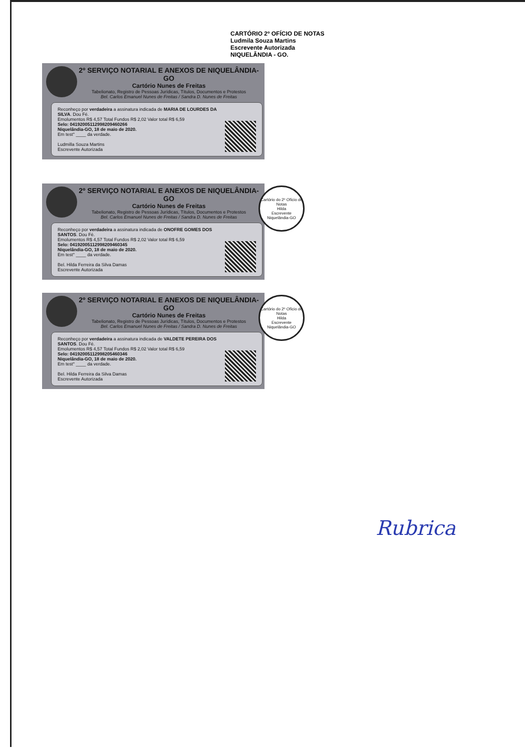CARTÓRIO 2º OFÍCIO DE NOTAS
Ludmila Souza Martins
Escrevente Autorizada
NIQUELÂNDIA - GO.
2º SERVIÇO NOTARIAL E ANEXOS DE NIQUELÂNDIA-GO
Cartório Nunes de Freitas
Tabelionato, Registro de Pessoas Jurídicas, Títulos, Documentos e Protestos
Bel. Carlos Emanuel Nunes de Freitas / Sandra D. Nunes de Freitas
Reconheço por verdadeira a assinatura indicada de MARIA DE LOURDES DA SILVA. Dou Fé.
Emolumentos R$ 4,57 Total Fundos R$ 2,02 Valor total R$ 6,59
Selo: 04192005112998209460266
Niquelândia-GO, 18 de maio de 2020.
Em test° ____ da verdade.
Ludmilla Souza Martins
Escrevente Autorizada
Cartório do 2º Ofício de Notas
Hilda
Escrevente
Niquelândia-GO
2º SERVIÇO NOTARIAL E ANEXOS DE NIQUELÂNDIA-GO
Cartório Nunes de Freitas
Tabelionato, Registro de Pessoas Jurídicas, Títulos, Documentos e Protestos
Bel. Carlos Emanuel Nunes de Freitas / Sandra D. Nunes de Freitas
Reconheço por verdadeira a assinatura indicada de ONOFRE GOMES DOS SANTOS. Dou Fé.
Emolumentos R$ 4,57 Total Fundos R$ 2,02 Valor total R$ 6,59
Selo: 04192005112998209460345
Niquelândia-GO, 18 de maio de 2020.
Em test° ____ da verdade.
Bel. Hilda Ferreira da Silva Damas
Escrevente Autorizada
Cartório do 2º Ofício de Notas
Hilda
Escrevente
Niquelândia-GO
2º SERVIÇO NOTARIAL E ANEXOS DE NIQUELÂNDIA-GO
Cartório Nunes de Freitas
Tabelionato, Registro de Pessoas Jurídicas, Títulos, Documentos e Protestos
Bel. Carlos Emanuel Nunes de Freitas / Sandra D. Nunes de Freitas
Reconheço por verdadeira a assinatura indicada de VALDETE PEREIRA DOS SANTOS. Dou Fé.
Emolumentos R$ 4,57 Total Fundos R$ 2,02 Valor total R$ 6,59
Selo: 04192005112998205460346
Niquelândia-GO, 18 de maio de 2020.
Em test° ____ da verdade.
Bel. Hilda Ferreira da Silva Damas
Escrevente Autorizada
Rubrica